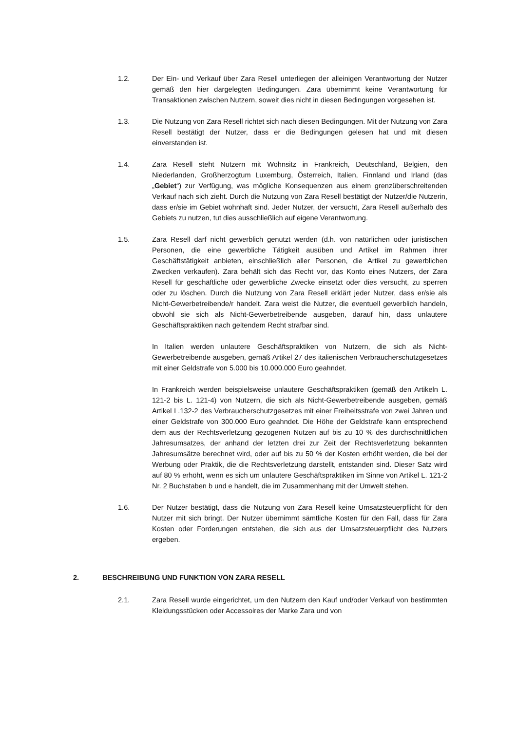1.2. Der Ein- und Verkauf über Zara Resell unterliegen der alleinigen Verantwortung der Nutzer gemäß den hier dargelegten Bedingungen. Zara übernimmt keine Verantwortung für Transaktionen zwischen Nutzern, soweit dies nicht in diesen Bedingungen vorgesehen ist.
1.3. Die Nutzung von Zara Resell richtet sich nach diesen Bedingungen. Mit der Nutzung von Zara Resell bestätigt der Nutzer, dass er die Bedingungen gelesen hat und mit diesen einverstanden ist.
1.4. Zara Resell steht Nutzern mit Wohnsitz in Frankreich, Deutschland, Belgien, den Niederlanden, Großherzogtum Luxemburg, Österreich, Italien, Finnland und Irland (das „Gebiet“) zur Verfügung, was mögliche Konsequenzen aus einem grenzüberschreitenden Verkauf nach sich zieht. Durch die Nutzung von Zara Resell bestätigt der Nutzer/die Nutzerin, dass er/sie im Gebiet wohnhaft sind. Jeder Nutzer, der versucht, Zara Resell außerhalb des Gebiets zu nutzen, tut dies ausschließlich auf eigene Verantwortung.
1.5. Zara Resell darf nicht gewerblich genutzt werden (d.h. von natürlichen oder juristischen Personen, die eine gewerbliche Tätigkeit ausüben und Artikel im Rahmen ihrer Geschäftstätigkeit anbieten, einschließlich aller Personen, die Artikel zu gewerblichen Zwecken verkaufen). Zara behält sich das Recht vor, das Konto eines Nutzers, der Zara Resell für geschäftliche oder gewerbliche Zwecke einsetzt oder dies versucht, zu sperren oder zu löschen. Durch die Nutzung von Zara Resell erklärt jeder Nutzer, dass er/sie als Nicht-Gewerbetreibende/r handelt. Zara weist die Nutzer, die eventuell gewerblich handeln, obwohl sie sich als Nicht-Gewerbetreibende ausgeben, darauf hin, dass unlautere Geschäftspraktiken nach geltendem Recht strafbar sind.
In Italien werden unlautere Geschäftspraktiken von Nutzern, die sich als Nicht-Gewerbetreibende ausgeben, gemäß Artikel 27 des italienischen Verbraucherschutzgesetzes mit einer Geldstrafe von 5.000 bis 10.000.000 Euro geahndet.
In Frankreich werden beispielsweise unlautere Geschäftspraktiken (gemäß den Artikeln L. 121-2 bis L. 121-4) von Nutzern, die sich als Nicht-Gewerbetreibende ausgeben, gemäß Artikel L.132-2 des Verbraucherschutzgesetzes mit einer Freiheitsstrafe von zwei Jahren und einer Geldstrafe von 300.000 Euro geahndet. Die Höhe der Geldstrafe kann entsprechend dem aus der Rechtsverletzung gezogenen Nutzen auf bis zu 10 % des durchschnittlichen Jahresumsatzes, der anhand der letzten drei zur Zeit der Rechtsverletzung bekannten Jahresumsätze berechnet wird, oder auf bis zu 50 % der Kosten erhöht werden, die bei der Werbung oder Praktik, die die Rechtsverletzung darstellt, entstanden sind. Dieser Satz wird auf 80 % erhöht, wenn es sich um unlautere Geschäftspraktiken im Sinne von Artikel L. 121-2 Nr. 2 Buchstaben b und e handelt, die im Zusammenhang mit der Umwelt stehen.
1.6. Der Nutzer bestätigt, dass die Nutzung von Zara Resell keine Umsatzsteuerpflicht für den Nutzer mit sich bringt. Der Nutzer übernimmt sämtliche Kosten für den Fall, dass für Zara Kosten oder Forderungen entstehen, die sich aus der Umsatzsteuerpflicht des Nutzers ergeben.
2. BESCHREIBUNG UND FUNKTION VON ZARA RESELL
2.1. Zara Resell wurde eingerichtet, um den Nutzern den Kauf und/oder Verkauf von bestimmten Kleidungsstücken oder Accessoires der Marke Zara und von